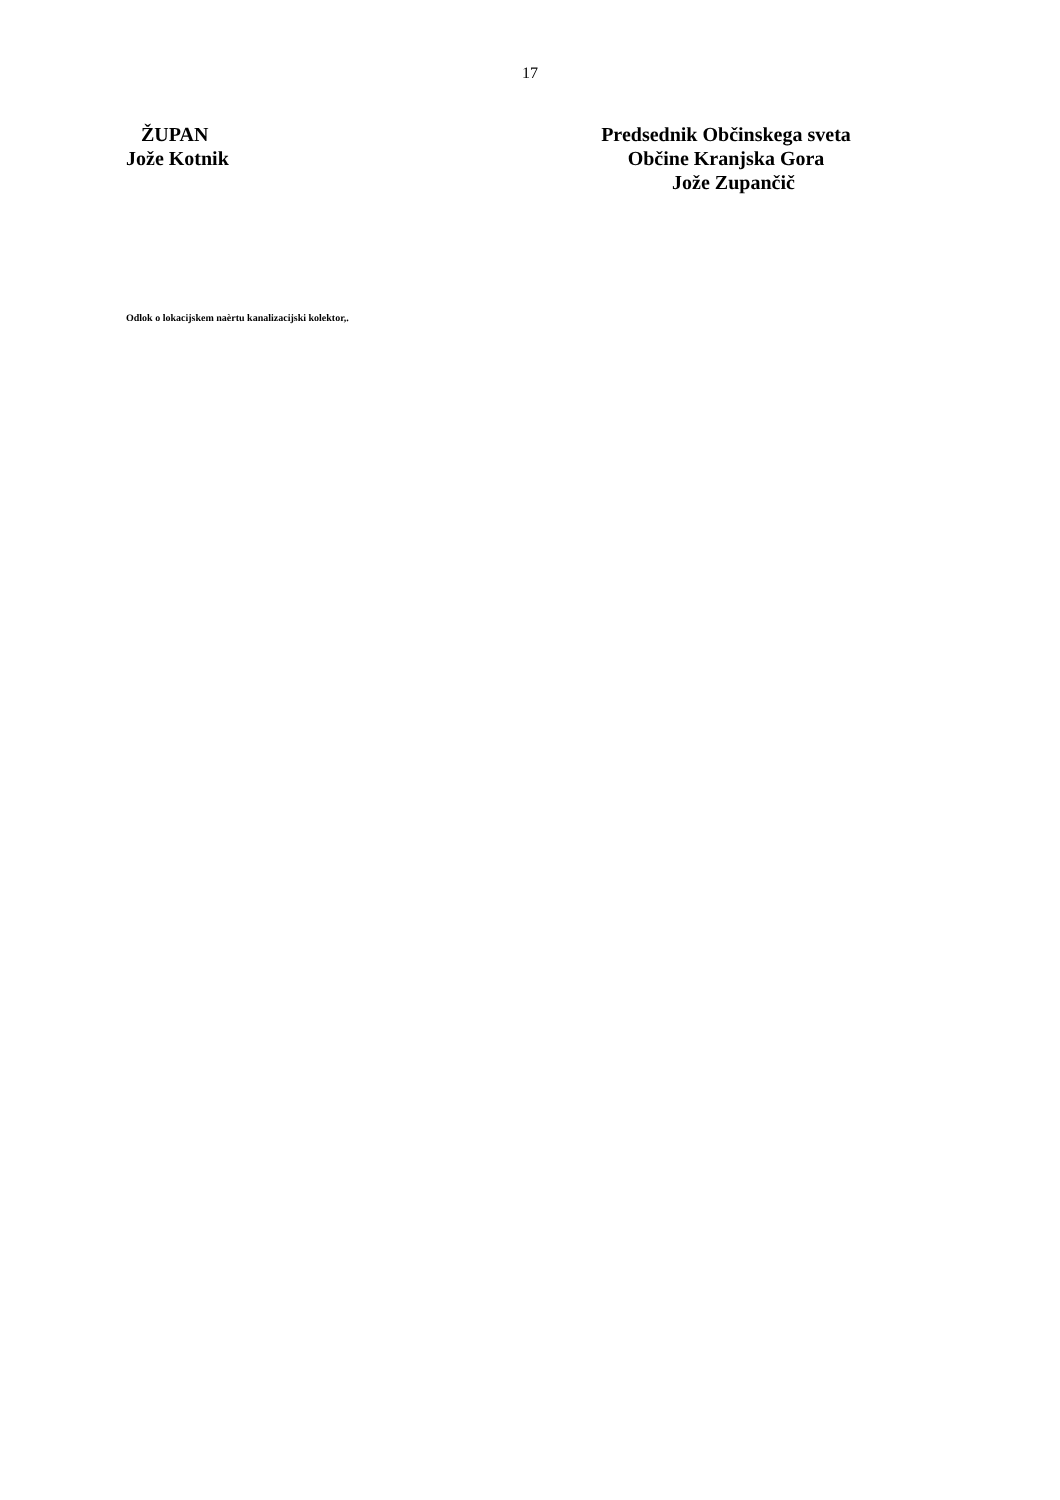17
ŽUPAN
Jože Kotnik
Predsednik Občinskega sveta
Občine Kranjska Gora
Jože Zupančič
Odlok o lokacijskem naèrtu kanalizacijski kolektor,.